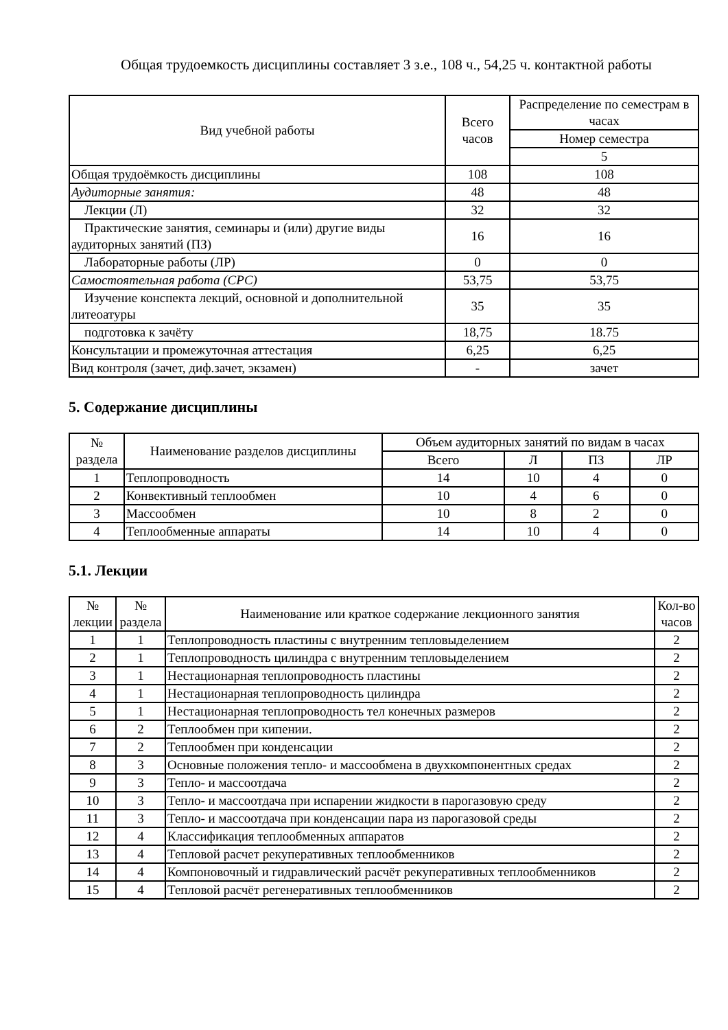Общая трудоемкость дисциплины составляет 3 з.е., 108 ч., 54,25 ч. контактной работы
| Вид учебной работы | Всего часов | Распределение по семестрам в часах |
| --- | --- | --- |
| | | Номер семестра |
| | | 5 |
| Общая трудоёмкость дисциплины | 108 | 108 |
| Аудиторные занятия: | 48 | 48 |
| Лекции (Л) | 32 | 32 |
| Практические занятия, семинары и (или) другие виды аудиторных занятий (ПЗ) | 16 | 16 |
| Лабораторные работы (ЛР) | 0 | 0 |
| Самостоятельная работа (СРС) | 53,75 | 53,75 |
| Изучение конспекта лекций, основной и дополнительной литеоатуры | 35 | 35 |
| подготовка к зачёту | 18,75 | 18.75 |
| Консультации и промежуточная аттестация | 6,25 | 6,25 |
| Вид контроля (зачет, диф.зачет, экзамен) | - | зачет |
5. Содержание дисциплины
| № раздела | Наименование разделов дисциплины | Объем аудиторных занятий по видам в часах | | | |
| --- | --- | --- | --- | --- | --- |
| | | Всего | Л | ПЗ | ЛР |
| 1 | Теплопроводность | 14 | 10 | 4 | 0 |
| 2 | Конвективный теплообмен | 10 | 4 | 6 | 0 |
| 3 | Массообмен | 10 | 8 | 2 | 0 |
| 4 | Теплообменные аппараты | 14 | 10 | 4 | 0 |
5.1. Лекции
| № лекции | № раздела | Наименование или краткое содержание лекционного занятия | Кол-во часов |
| --- | --- | --- | --- |
| 1 | 1 | Теплопроводность пластины с внутренним тепловыделением | 2 |
| 2 | 1 | Теплопроводность цилиндра с внутренним тепловыделением | 2 |
| 3 | 1 | Нестационарная теплопроводность пластины | 2 |
| 4 | 1 | Нестационарная теплопроводность цилиндра | 2 |
| 5 | 1 | Нестационарная теплопроводность тел конечных размеров | 2 |
| 6 | 2 | Теплообмен при кипении. | 2 |
| 7 | 2 | Теплообмен при конденсации | 2 |
| 8 | 3 | Основные положения тепло- и массообмена в двухкомпонентных средах | 2 |
| 9 | 3 | Тепло- и массоотдача | 2 |
| 10 | 3 | Тепло- и массоотдача при испарении жидкости в парогазовую среду | 2 |
| 11 | 3 | Тепло- и массоотдача при конденсации пара из парогазовой среды | 2 |
| 12 | 4 | Классификация теплообменных аппаратов | 2 |
| 13 | 4 | Тепловой расчет рекуперативных теплообменников | 2 |
| 14 | 4 | Компоновочный и гидравлический расчёт рекуперативных теплообменников | 2 |
| 15 | 4 | Тепловой расчёт регенеративных теплообменников | 2 |